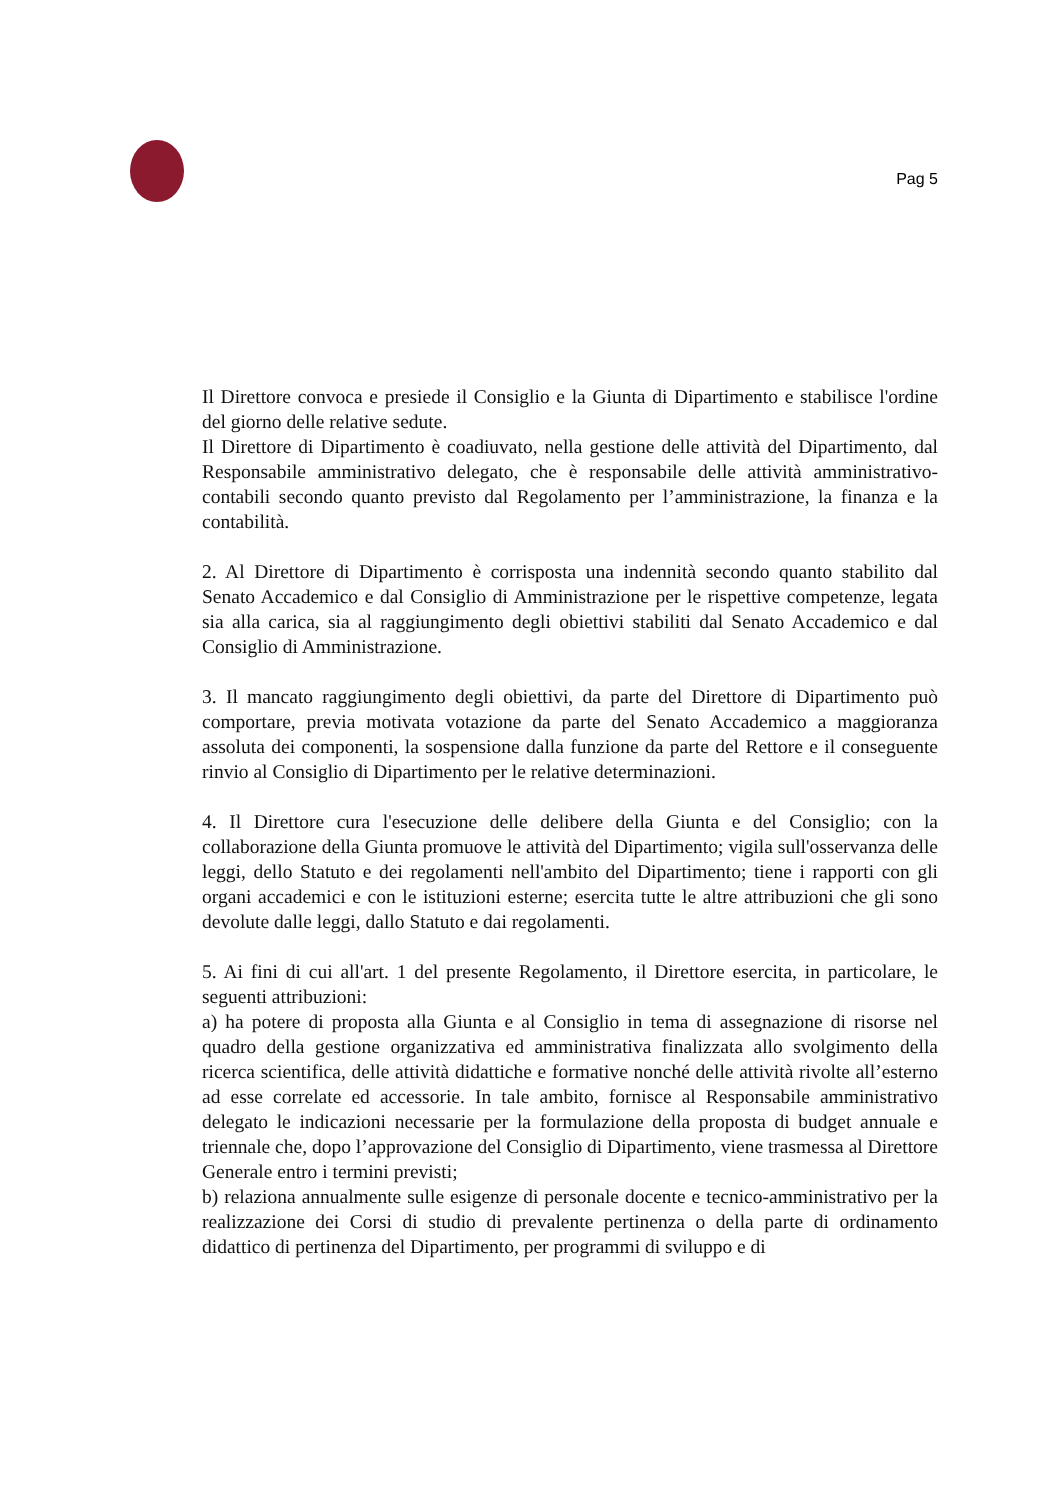Pag 5
Il Direttore convoca e presiede il Consiglio e la Giunta di Dipartimento e stabilisce l'ordine del giorno delle relative sedute.
Il Direttore di Dipartimento è coadiuvato, nella gestione delle attività del Dipartimento, dal Responsabile amministrativo delegato, che è responsabile delle attività amministrativo-contabili secondo quanto previsto dal Regolamento per l’amministrazione, la finanza e la contabilità.
2. Al Direttore di Dipartimento è corrisposta una indennità secondo quanto stabilito dal Senato Accademico e dal Consiglio di Amministrazione per le rispettive competenze, legata sia alla carica, sia al raggiungimento degli obiettivi stabiliti dal Senato Accademico e dal Consiglio di Amministrazione.
3. Il mancato raggiungimento degli obiettivi, da parte del Direttore di Dipartimento può comportare, previa motivata votazione da parte del Senato Accademico a maggioranza assoluta dei componenti, la sospensione dalla funzione da parte del Rettore e il conseguente rinvio al Consiglio di Dipartimento per le relative determinazioni.
4. Il Direttore cura l'esecuzione delle delibere della Giunta e del Consiglio; con la collaborazione della Giunta promuove le attività del Dipartimento; vigila sull'osservanza delle leggi, dello Statuto e dei regolamenti nell'ambito del Dipartimento; tiene i rapporti con gli organi accademici e con le istituzioni esterne; esercita tutte le altre attribuzioni che gli sono devolute dalle leggi, dallo Statuto e dai regolamenti.
5. Ai fini di cui all'art. 1 del presente Regolamento, il Direttore esercita, in particolare, le seguenti attribuzioni:
a) ha potere di proposta alla Giunta e al Consiglio in tema di assegnazione di risorse nel quadro della gestione organizzativa ed amministrativa finalizzata allo svolgimento della ricerca scientifica, delle attività didattiche e formative nonché delle attività rivolte all’esterno ad esse correlate ed accessorie. In tale ambito, fornisce al Responsabile amministrativo delegato le indicazioni necessarie per la formulazione della proposta di budget annuale e triennale che, dopo l’approvazione del Consiglio di Dipartimento, viene trasmessa al Direttore Generale entro i termini previsti;
b) relaziona annualmente sulle esigenze di personale docente e tecnico-amministrativo per la realizzazione dei Corsi di studio di prevalente pertinenza o della parte di ordinamento didattico di pertinenza del Dipartimento, per programmi di sviluppo e di